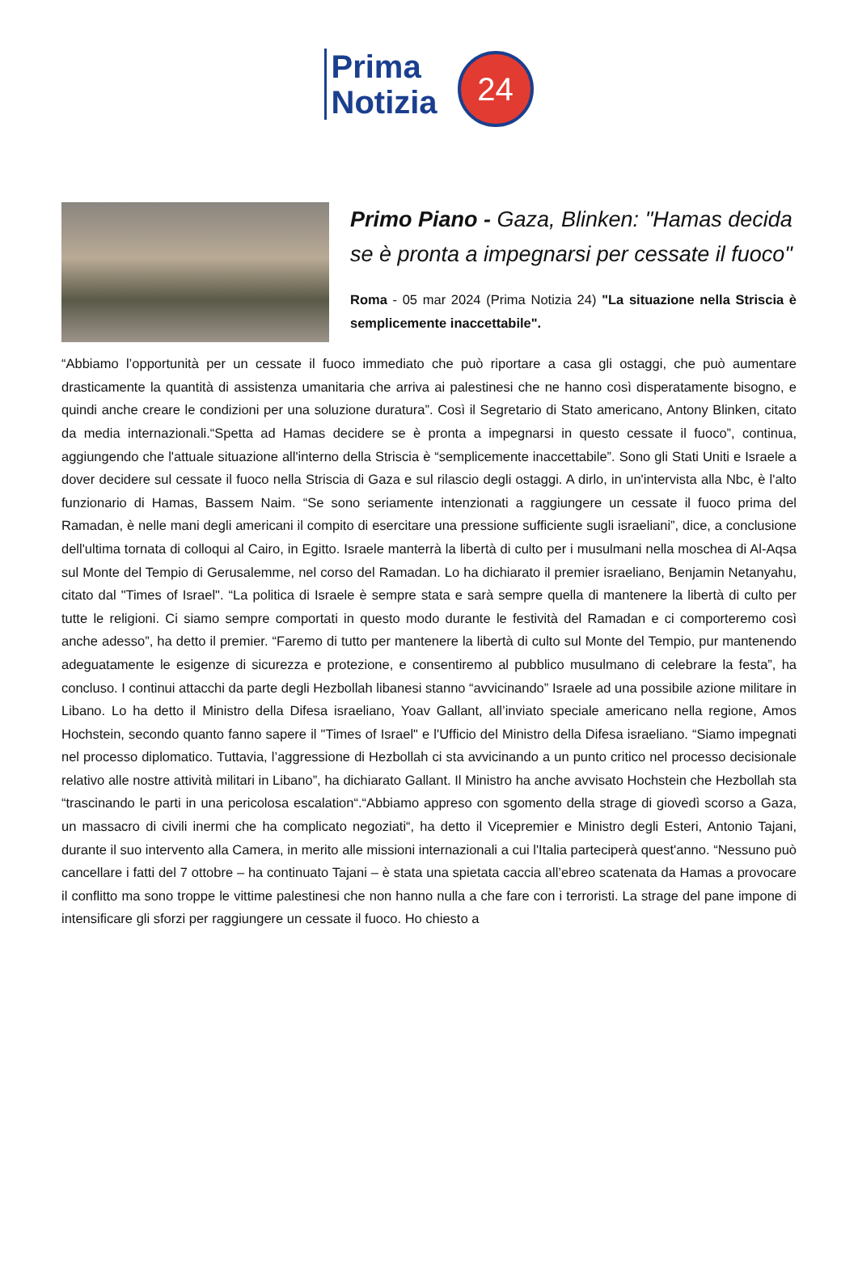Prima
Notizia
24
Primo Piano - Gaza, Blinken: "Hamas decida se è pronta a impegnarsi per cessate il fuoco"
Roma - 05 mar 2024 (Prima Notizia 24) "La situazione nella Striscia è semplicemente inaccettabile".
“Abbiamo l’opportunità per un cessate il fuoco immediato che può riportare a casa gli ostaggi, che può aumentare drasticamente la quantità di assistenza umanitaria che arriva ai palestinesi che ne hanno così disperatamente bisogno, e quindi anche creare le condizioni per una soluzione duratura”. Così il Segretario di Stato americano, Antony Blinken, citato da media internazionali.“Spetta ad Hamas decidere se è pronta a impegnarsi in questo cessate il fuoco”, continua, aggiungendo che l'attuale situazione all'interno della Striscia è “semplicemente inaccettabile”. Sono gli Stati Uniti e Israele a dover decidere sul cessate il fuoco nella Striscia di Gaza e sul rilascio degli ostaggi. A dirlo, in un'intervista alla Nbc, è l'alto funzionario di Hamas, Bassem Naim. “Se sono seriamente intenzionati a raggiungere un cessate il fuoco prima del Ramadan, è nelle mani degli americani il compito di esercitare una pressione sufficiente sugli israeliani”, dice, a conclusione dell'ultima tornata di colloqui al Cairo, in Egitto. Israele manterrà la libertà di culto per i musulmani nella moschea di Al-Aqsa sul Monte del Tempio di Gerusalemme, nel corso del Ramadan. Lo ha dichiarato il premier israeliano, Benjamin Netanyahu, citato dal "Times of Israel". “La politica di Israele è sempre stata e sarà sempre quella di mantenere la libertà di culto per tutte le religioni. Ci siamo sempre comportati in questo modo durante le festività del Ramadan e ci comporteremo così anche adesso”, ha detto il premier. “Faremo di tutto per mantenere la libertà di culto sul Monte del Tempio, pur mantenendo adeguatamente le esigenze di sicurezza e protezione, e consentiremo al pubblico musulmano di celebrare la festa”, ha concluso. I continui attacchi da parte degli Hezbollah libanesi stanno “avvicinando” Israele ad una possibile azione militare in Libano. Lo ha detto il Ministro della Difesa israeliano, Yoav Gallant, all’inviato speciale americano nella regione, Amos Hochstein, secondo quanto fanno sapere il "Times of Israel" e l'Ufficio del Ministro della Difesa israeliano. “Siamo impegnati nel processo diplomatico. Tuttavia, l’aggressione di Hezbollah ci sta avvicinando a un punto critico nel processo decisionale relativo alle nostre attività militari in Libano”, ha dichiarato Gallant. Il Ministro ha anche avvisato Hochstein che Hezbollah sta “trascinando le parti in una pericolosa escalation“.“Abbiamo appreso con sgomento della strage di giovedì scorso a Gaza, un massacro di civili inermi che ha complicato negoziati“, ha detto il Vicepremier e Ministro degli Esteri, Antonio Tajani, durante il suo intervento alla Camera, in merito alle missioni internazionali a cui l'Italia parteciperà quest'anno. “Nessuno può cancellare i fatti del 7 ottobre – ha continuato Tajani – è stata una spietata caccia all’ebreo scatenata da Hamas a provocare il conflitto ma sono troppe le vittime palestinesi che non hanno nulla a che fare con i terroristi. La strage del pane impone di intensificare gli sforzi per raggiungere un cessate il fuoco. Ho chiesto a